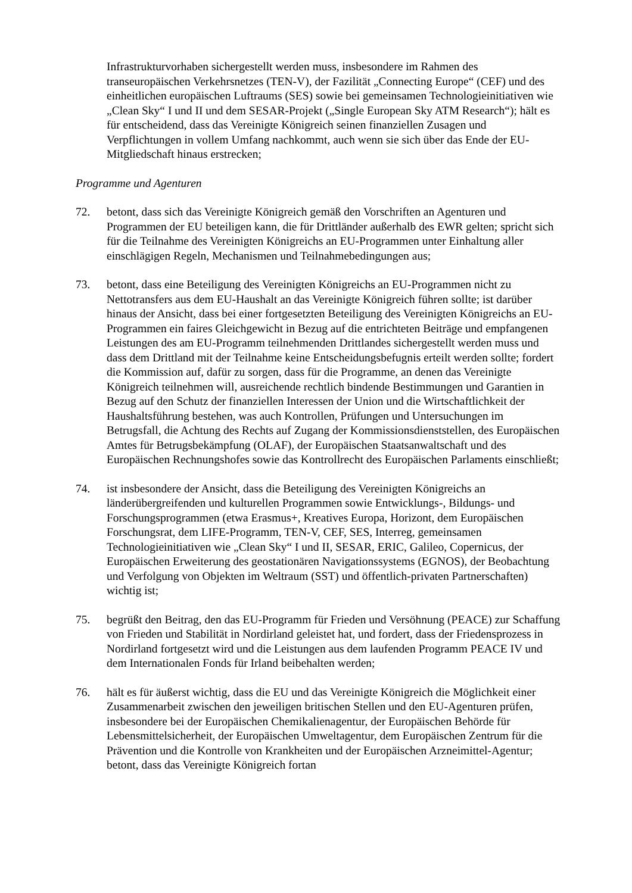Infrastrukturvorhaben sichergestellt werden muss, insbesondere im Rahmen des transeuropäischen Verkehrsnetzes (TEN-V), der Fazilität „Connecting Europe“ (CEF) und des einheitlichen europäischen Luftraums (SES) sowie bei gemeinsamen Technologieinitiativen wie „Clean Sky“ I und II und dem SESAR-Projekt („Single European Sky ATM Research“); hält es für entscheidend, dass das Vereinigte Königreich seinen finanziellen Zusagen und Verpflichtungen in vollem Umfang nachkommt, auch wenn sie sich über das Ende der EU-Mitgliedschaft hinaus erstrecken;
Programme und Agenturen
72. betont, dass sich das Vereinigte Königreich gemäß den Vorschriften an Agenturen und Programmen der EU beteiligen kann, die für Drittländer außerhalb des EWR gelten; spricht sich für die Teilnahme des Vereinigten Königreichs an EU-Programmen unter Einhaltung aller einschlägigen Regeln, Mechanismen und Teilnahmebedingungen aus;
73. betont, dass eine Beteiligung des Vereinigten Königreichs an EU-Programmen nicht zu Nettotransfers aus dem EU-Haushalt an das Vereinigte Königreich führen sollte; ist darüber hinaus der Ansicht, dass bei einer fortgesetzten Beteiligung des Vereinigten Königreichs an EU-Programmen ein faires Gleichgewicht in Bezug auf die entrichteten Beiträge und empfangenen Leistungen des am EU-Programm teilnehmenden Drittlandes sichergestellt werden muss und dass dem Drittland mit der Teilnahme keine Entscheidungsbefugnis erteilt werden sollte; fordert die Kommission auf, dafür zu sorgen, dass für die Programme, an denen das Vereinigte Königreich teilnehmen will, ausreichende rechtlich bindende Bestimmungen und Garantien in Bezug auf den Schutz der finanziellen Interessen der Union und die Wirtschaftlichkeit der Haushaltsführung bestehen, was auch Kontrollen, Prüfungen und Untersuchungen im Betrugsfall, die Achtung des Rechts auf Zugang der Kommissionsdienststellen, des Europäischen Amtes für Betrugsbekämpfung (OLAF), der Europäischen Staatsanwaltschaft und des Europäischen Rechnungshofes sowie das Kontrollrecht des Europäischen Parlaments einschließt;
74. ist insbesondere der Ansicht, dass die Beteiligung des Vereinigten Königreichs an länderübergreifenden und kulturellen Programmen sowie Entwicklungs-, Bildungs- und Forschungsprogrammen (etwa Erasmus+, Kreatives Europa, Horizont, dem Europäischen Forschungsrat, dem LIFE-Programm, TEN-V, CEF, SES, Interreg, gemeinsamen Technologieinitiativen wie „Clean Sky“ I und II, SESAR, ERIC, Galileo, Copernicus, der Europäischen Erweiterung des geostationären Navigationssystems (EGNOS), der Beobachtung und Verfolgung von Objekten im Weltraum (SST) und öffentlich-privaten Partnerschaften) wichtig ist;
75. begrüßt den Beitrag, den das EU-Programm für Frieden und Versöhnung (PEACE) zur Schaffung von Frieden und Stabilität in Nordirland geleistet hat, und fordert, dass der Friedensprozess in Nordirland fortgesetzt wird und die Leistungen aus dem laufenden Programm PEACE IV und dem Internationalen Fonds für Irland beibehalten werden;
76. hält es für äußerst wichtig, dass die EU und das Vereinigte Königreich die Möglichkeit einer Zusammenarbeit zwischen den jeweiligen britischen Stellen und den EU-Agenturen prüfen, insbesondere bei der Europäischen Chemikalienagentur, der Europäischen Behörde für Lebensmittelsicherheit, der Europäischen Umweltagentur, dem Europäischen Zentrum für die Prävention und die Kontrolle von Krankheiten und der Europäischen Arzneimittel-Agentur; betont, dass das Vereinigte Königreich fortan